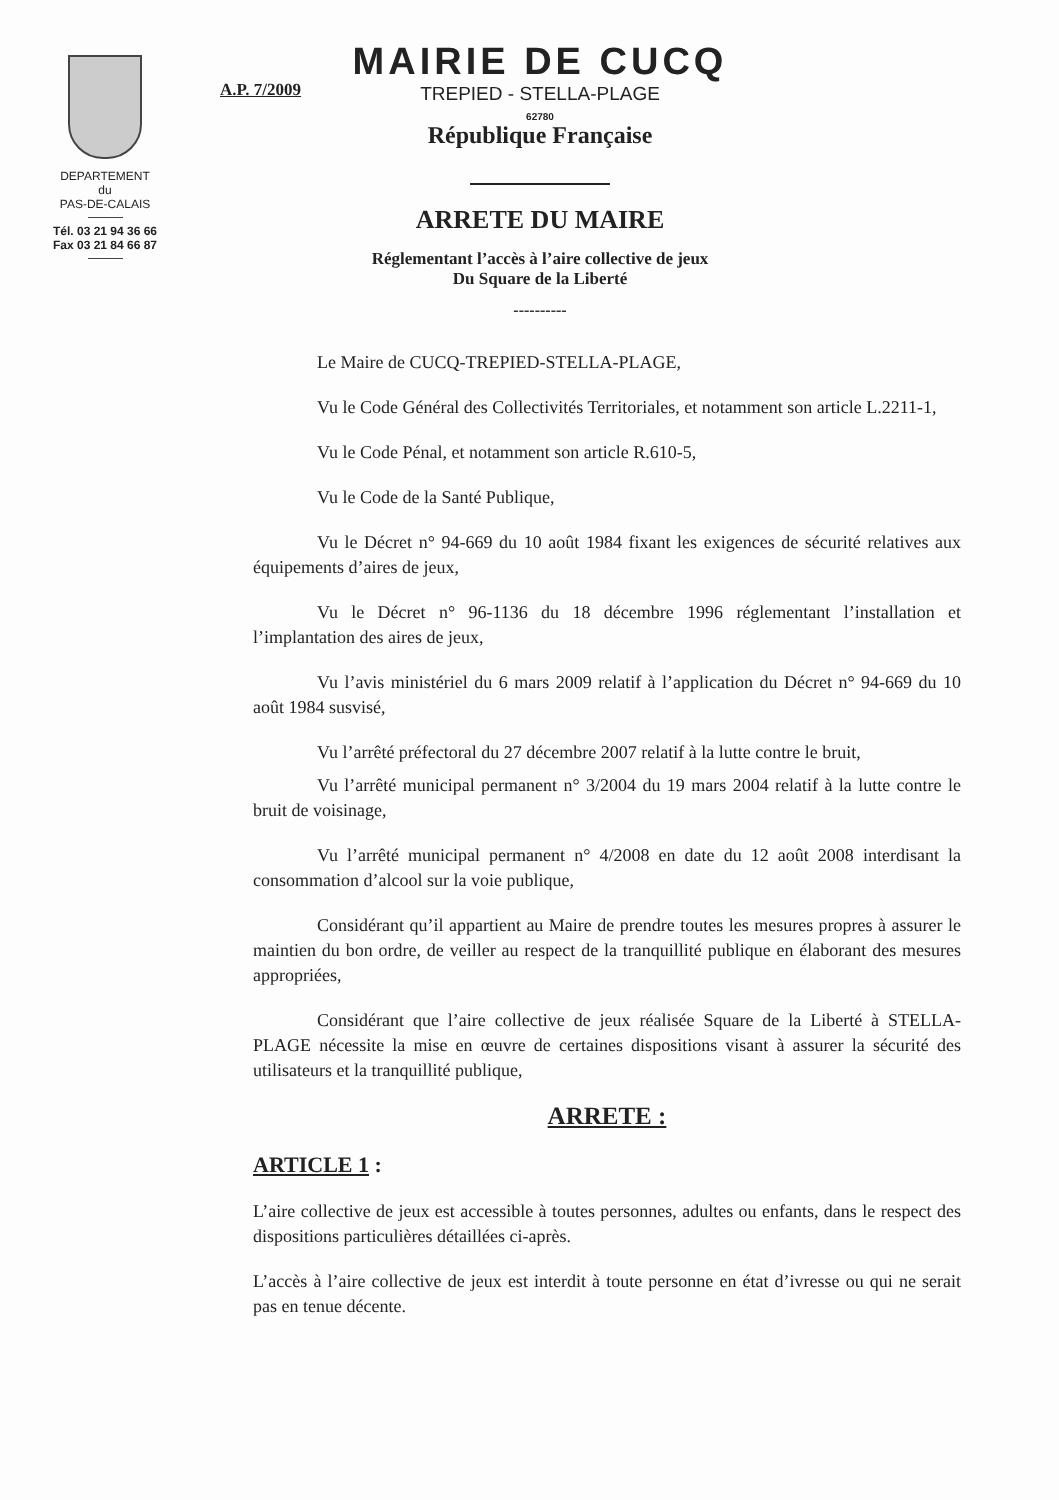DEPARTEMENT
du
PAS-DE-CALAIS
Tél. 03 21 94 36 66
Fax 03 21 84 66 87
A.P. 7/2009
MAIRIE DE CUCQ
TREPIED - STELLA-PLAGE
62780
République Française
ARRETE DU MAIRE
Réglementant l’accès à l’aire collective de jeux
Du Square de la Liberté
----------
Le Maire de CUCQ-TREPIED-STELLA-PLAGE,
Vu le Code Général des Collectivités Territoriales, et notamment son article L.2211-1,
Vu le Code Pénal, et notamment son article R.610-5,
Vu le Code de la Santé Publique,
Vu le Décret n° 94-669 du 10 août 1984 fixant les exigences de sécurité relatives aux équipements d’aires de jeux,
Vu le Décret n° 96-1136 du 18 décembre 1996 réglementant l’installation et l’implantation des aires de jeux,
Vu l’avis ministériel du 6 mars 2009 relatif à l’application du Décret n° 94-669 du 10 août 1984 susvisé,
Vu l’arrêté préfectoral du 27 décembre 2007 relatif à la lutte contre le bruit,
Vu l’arrêté municipal permanent n° 3/2004 du 19 mars 2004 relatif à la lutte contre le bruit de voisinage,
Vu l’arrêté municipal permanent n° 4/2008 en date du 12 août 2008 interdisant la consommation d’alcool sur la voie publique,
Considérant qu’il appartient au Maire de prendre toutes les mesures propres à assurer le maintien du bon ordre, de veiller au respect de la tranquillité publique en élaborant des mesures appropriées,
Considérant que l’aire collective de jeux réalisée Square de la Liberté à STELLA-PLAGE nécessite la mise en œuvre de certaines dispositions visant à assurer la sécurité des utilisateurs et la tranquillité publique,
ARRETE :
ARTICLE 1 :
L’aire collective de jeux est accessible à toutes personnes, adultes ou enfants, dans le respect des dispositions particulières détaillées ci-après.
L’accès à l’aire collective de jeux est interdit à toute personne en état d’ivresse ou qui ne serait pas en tenue décente.